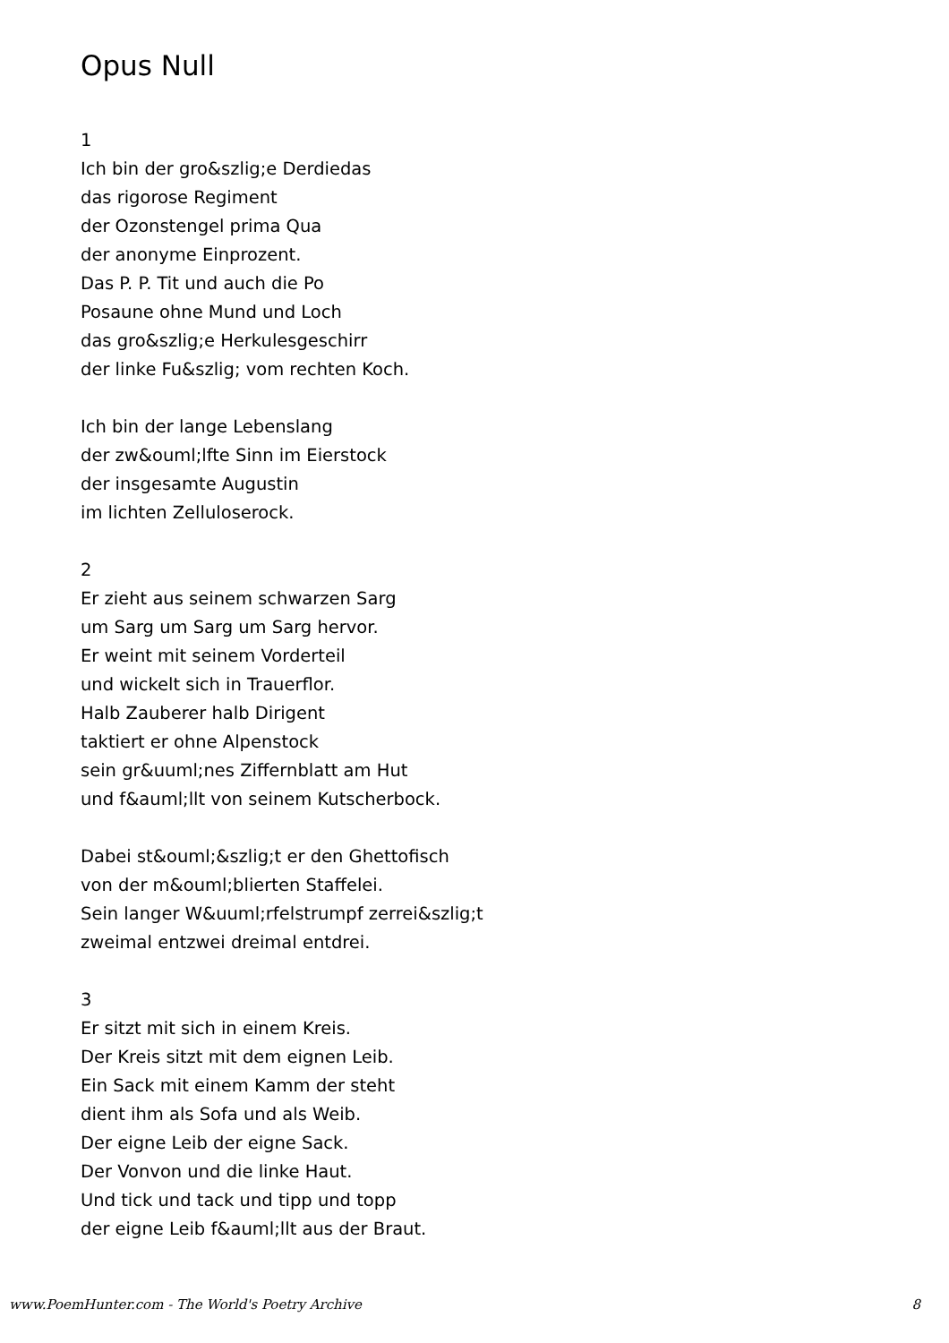Opus Null
1
Ich bin der gro&szlig;e Derdiedas
das rigorose Regiment
der Ozonstengel prima Qua
der anonyme Einprozent.
Das P. P. Tit und auch die Po
Posaune ohne Mund und Loch
das gro&szlig;e Herkulesgeschirr
der linke Fu&szlig; vom rechten Koch.
Ich bin der lange Lebenslang
der zw&ouml;lfte Sinn im Eierstock
der insgesamte Augustin
im lichten Zelluloserock.
2
Er zieht aus seinem schwarzen Sarg
um Sarg um Sarg um Sarg hervor.
Er weint mit seinem Vorderteil
und wickelt sich in Trauerflor.
Halb Zauberer halb Dirigent
taktiert er ohne Alpenstock
sein gr&uuml;nes Ziffernblatt am Hut
und f&auml;llt von seinem Kutscherbock.
Dabei st&ouml;&szlig;t er den Ghettofisch
von der m&ouml;blierten Staffelei.
Sein langer W&uuml;rfelstrumpf zerrei&szlig;t
zweimal entzwei dreimal entdrei.
3
Er sitzt mit sich in einem Kreis.
Der Kreis sitzt mit dem eignen Leib.
Ein Sack mit einem Kamm der steht
dient ihm als Sofa und als Weib.
Der eigne Leib der eigne Sack.
Der Vonvon und die linke Haut.
Und tick und tack und tipp und topp
der eigne Leib f&auml;llt aus der Braut.
www.PoemHunter.com - The World's Poetry Archive 8